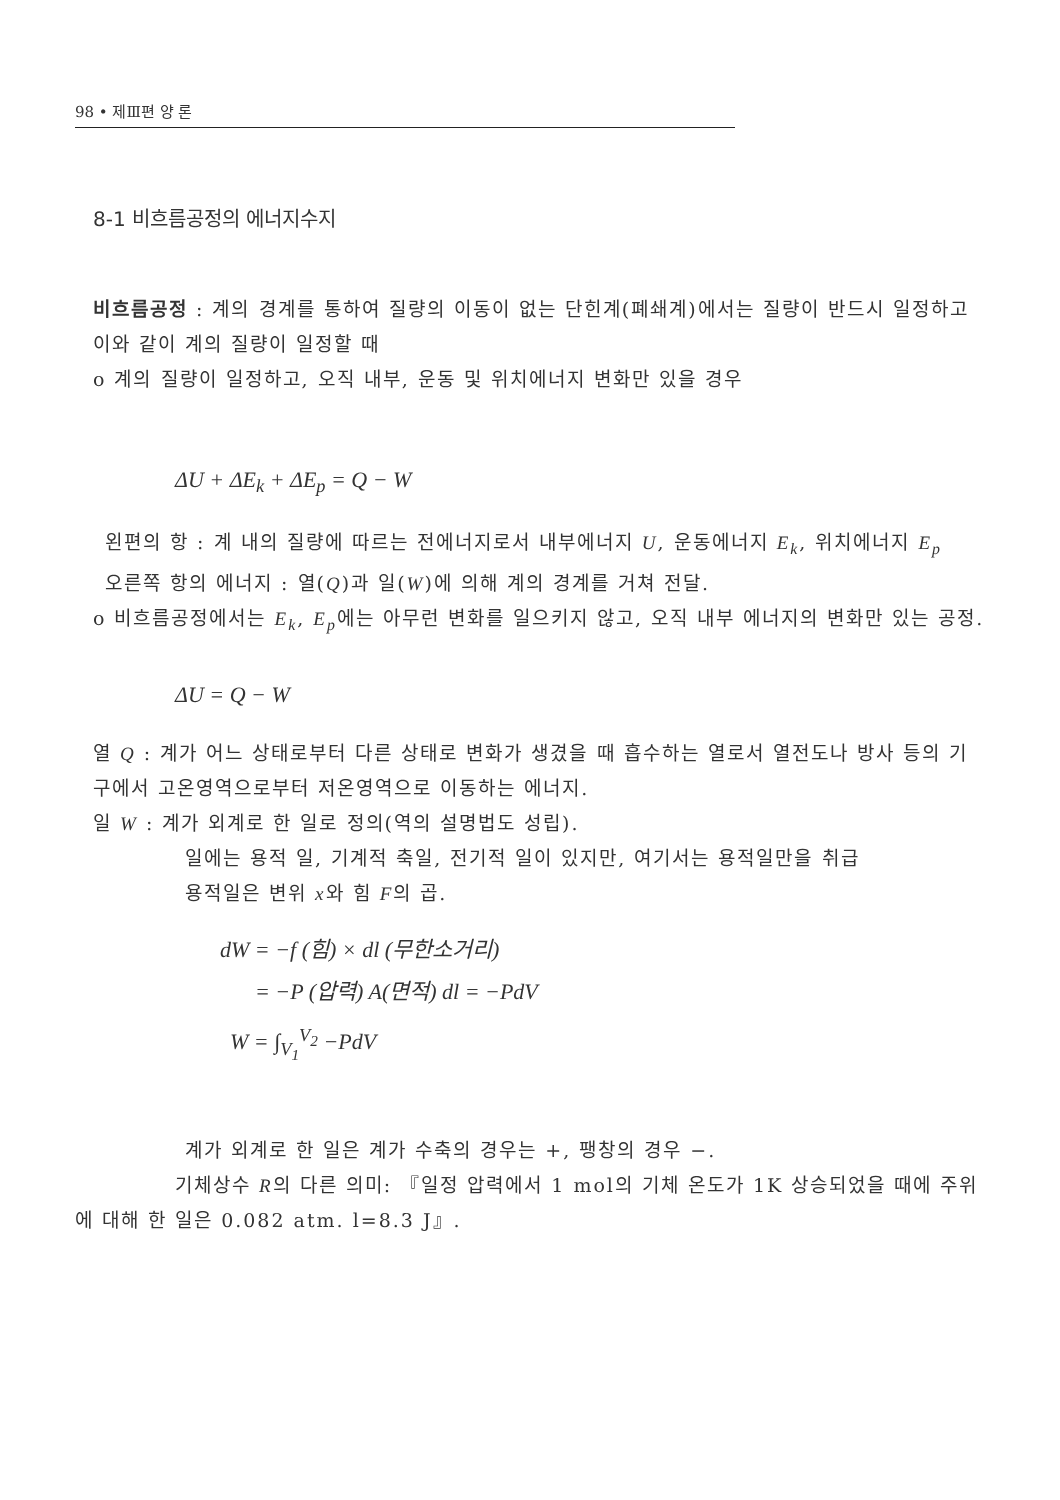98 • 제Ⅲ편 양 론
8-1 비흐름공정의 에너지수지
비흐름공정 : 계의 경계를 통하여 질량의 이동이 없는 단힌계(폐쇄계)에서는 질량이 반드시 일정하고 이와 같이 계의 질량이 일정할 때
o 계의 질량이 일정하고, 오직 내부, 운동 및 위치에너지 변화만 있을 경우
ΔU + ΔE<sub>k</sub> + ΔE<sub>p</sub> = Q − W
왼편의 항 : 계 내의 질량에 따르는 전에너지로서 내부에너지 U, 운동에너지 E<sub>k</sub>, 위치에너지 E<sub>p</sub>
오른쪽 항의 에너지 : 열(Q)과 일(W)에 의해 계의 경계를 거쳐 전달.
o 비흐름공정에서는 E<sub>k</sub>, E<sub>p</sub>에는 아무런 변화를 일으키지 않고, 오직 내부 에너지의 변화만 있는 공정.
ΔU = Q − W
열 Q : 계가 어느 상태로부터 다른 상태로 변화가 생겼을 때 흡수하는 열로서 열전도나 방사 등의 기구에서 고온영역으로부터 저온영역으로 이동하는 에너지.
일 W : 계가 외계로 한 일로 정의(역의 설명법도 성립).
일에는 용적 일, 기계적 축일, 전기적 일이 있지만, 여기서는 용적일만을 취급
용적일은 변위 x와 힘 F의 곱.
dW = −f (힘) × dl (무한소거리)
= −P (압력) A(면적) dl = −PdV
W = ∫<sub>V<sub>1</sub></sub><sup>V<sub>2</sub></sup> −PdV
계가 외계로 한 일은 계가 수축의 경우는 +, 팽창의 경우 −.
기체상수 R의 다른 의미: 『일정 압력에서 1 mol의 기체 온도가 1K 상승되었을 때에 주위에 대해 한 일은 0.082 atm. l=8.3 J』.